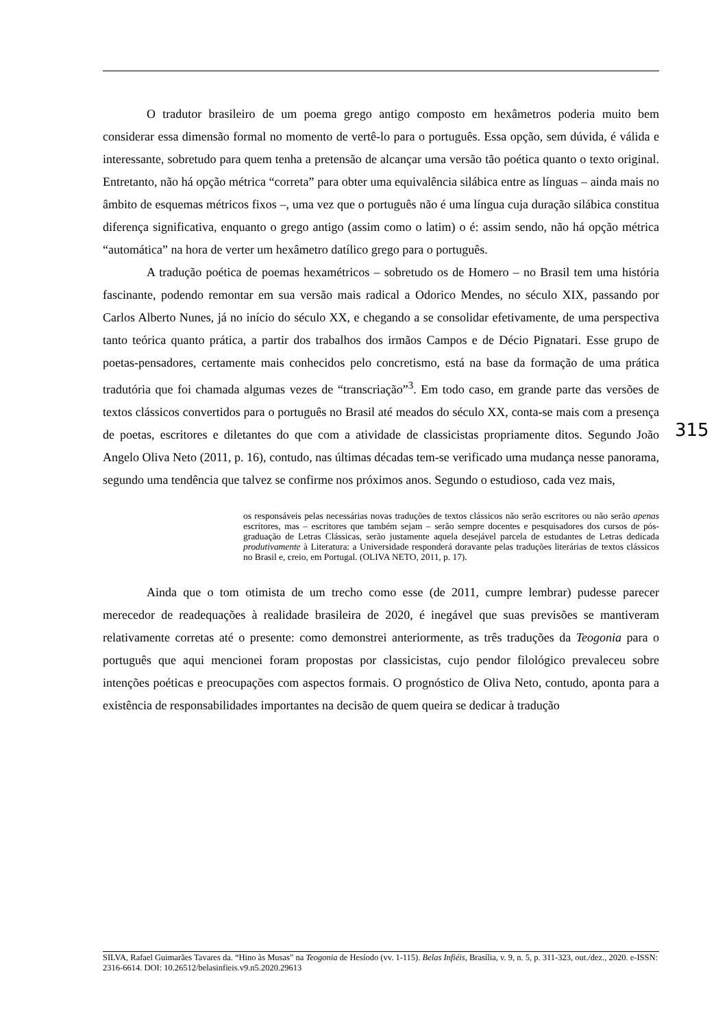O tradutor brasileiro de um poema grego antigo composto em hexâmetros poderia muito bem considerar essa dimensão formal no momento de vertê-lo para o português. Essa opção, sem dúvida, é válida e interessante, sobretudo para quem tenha a pretensão de alcançar uma versão tão poética quanto o texto original. Entretanto, não há opção métrica “correta” para obter uma equivalência silábica entre as línguas – ainda mais no âmbito de esquemas métricos fixos –, uma vez que o português não é uma língua cuja duração silábica constitua diferença significativa, enquanto o grego antigo (assim como o latim) o é: assim sendo, não há opção métrica “automática” na hora de verter um hexâmetro datílico grego para o português.
A tradução poética de poemas hexamétricos – sobretudo os de Homero – no Brasil tem uma história fascinante, podendo remontar em sua versão mais radical a Odorico Mendes, no século XIX, passando por Carlos Alberto Nunes, já no início do século XX, e chegando a se consolidar efetivamente, de uma perspectiva tanto teórica quanto prática, a partir dos trabalhos dos irmãos Campos e de Décio Pignatari. Esse grupo de poetas-pensadores, certamente mais conhecidos pelo concretismo, está na base da formação de uma prática tradutória que foi chamada algumas vezes de “transcriação”<sup>3</sup>. Em todo caso, em grande parte das versões de textos clássicos convertidos para o português no Brasil até meados do século XX, conta-se mais com a presença de poetas, escritores e diletantes do que com a atividade de classicistas propriamente ditos. Segundo João Angelo Oliva Neto (2011, p. 16), contudo, nas últimas décadas tem-se verificado uma mudança nesse panorama, segundo uma tendência que talvez se confirme nos próximos anos. Segundo o estudioso, cada vez mais,
os responsáveis pelas necessárias novas traduções de textos clássicos não serão escritores ou não serão apenas escritores, mas – escritores que também sejam – serão sempre docentes e pesquisadores dos cursos de pós-graduação de Letras Clássicas, serão justamente aquela desejável parcela de estudantes de Letras dedicada produtivamente à Literatura: a Universidade responderá doravante pelas traduções literárias de textos clássicos no Brasil e, creio, em Portugal. (OLIVA NETO, 2011, p. 17).
Ainda que o tom otimista de um trecho como esse (de 2011, cumpre lembrar) pudesse parecer merecedor de readequações à realidade brasileira de 2020, é inegável que suas previsões se mantiveram relativamente corretas até o presente: como demonstrei anteriormente, as três traduções da Teogonia para o português que aqui mencionei foram propostas por classicistas, cujo pendor filológico prevaleceu sobre intenções poéticas e preocupações com aspectos formais. O prognóstico de Oliva Neto, contudo, aponta para a existência de responsabilidades importantes na decisão de quem queira se dedicar à tradução
315
SILVA, Rafael Guimarães Tavares da. “Hino às Musas” na Teogonia de Hesíodo (vv. 1-115). Belas Infiéis, Brasília, v. 9, n. 5, p. 311-323, out./dez., 2020. e-ISSN: 2316-6614. DOI: 10.26512/belasinfieis.v9.n5.2020.29613